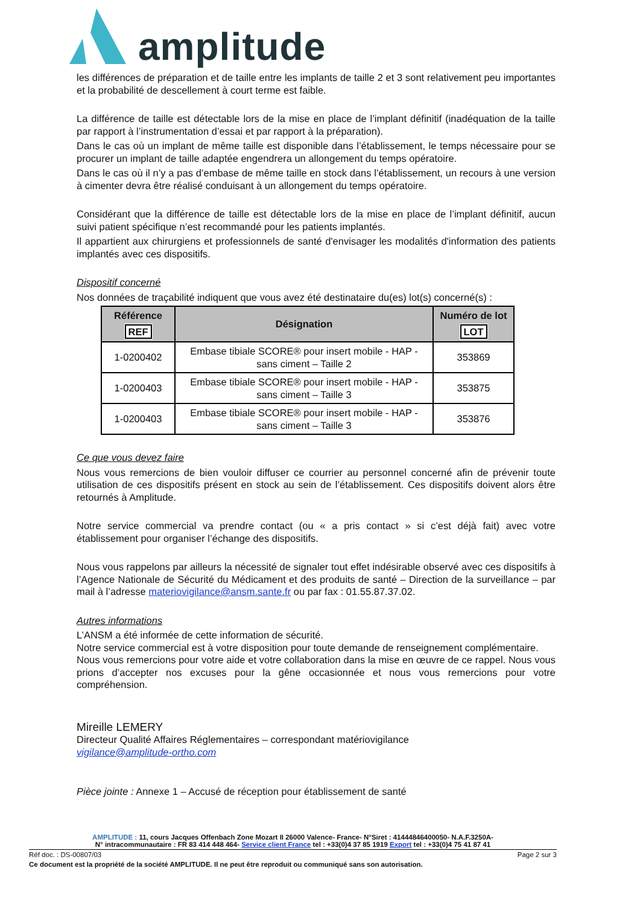amplitude
les différences de préparation et de taille entre les implants de taille 2 et 3 sont relativement peu importantes et la probabilité de descellement à court terme est faible.
La différence de taille est détectable lors de la mise en place de l’implant définitif (inadéquation de la taille par rapport à l’instrumentation d’essai et par rapport à la préparation).
Dans le cas où un implant de même taille est disponible dans l’établissement, le temps nécessaire pour se procurer un implant de taille adaptée engendrera un allongement du temps opératoire.
Dans le cas où il n’y a pas d’embase de même taille en stock dans l’établissement, un recours à une version à cimenter devra être réalisé conduisant à un allongement du temps opératoire.
Considérant que la différence de taille est détectable lors de la mise en place de l’implant définitif, aucun suivi patient spécifique n’est recommandé pour les patients implantés.
Il appartient aux chirurgiens et professionnels de santé d'envisager les modalités d'information des patients implantés avec ces dispositifs.
Dispositif concerné
Nos données de traçabilité indiquent que vous avez été destinataire du(es) lot(s) concerné(s) :
| Référence REF | Désignation | Numéro de lot LOT |
| --- | --- | --- |
| 1-0200402 | Embase tibiale SCORE® pour insert mobile - HAP - sans ciment – Taille 2 | 353869 |
| 1-0200403 | Embase tibiale SCORE® pour insert mobile - HAP - sans ciment – Taille 3 | 353875 |
| 1-0200403 | Embase tibiale SCORE® pour insert mobile - HAP - sans ciment – Taille 3 | 353876 |
Ce que vous devez faire
Nous vous remercions de bien vouloir diffuser ce courrier au personnel concerné afin de prévenir toute utilisation de ces dispositifs présent en stock au sein de l’établissement. Ces dispositifs doivent alors être retournés à Amplitude.
Notre service commercial va prendre contact (ou « a pris contact » si c’est déjà fait) avec votre établissement pour organiser l’échange des dispositifs.
Nous vous rappelons par ailleurs la nécessité de signaler tout effet indésirable observé avec ces dispositifs à l’Agence Nationale de Sécurité du Médicament et des produits de santé – Direction de la surveillance – par mail à l’adresse materiovigilance@ansm.sante.fr ou par fax : 01.55.87.37.02.
Autres informations
L’ANSM a été informée de cette information de sécurité.
Notre service commercial est à votre disposition pour toute demande de renseignement complémentaire.
Nous vous remercions pour votre aide et votre collaboration dans la mise en œuvre de ce rappel. Nous vous prions d’accepter nos excuses pour la gêne occasionnée et nous vous remercions pour votre compréhension.
Mireille LEMERY
Directeur Qualité Affaires Réglementaires – correspondant matériovigilance
vigilance@amplitude-ortho.com
Pièce jointe : Annexe 1 – Accusé de réception pour établissement de santé
AMPLITUDE : 11, cours Jacques Offenbach Zone Mozart II 26000 Valence- France- N°Siret : 41444846400050- N.A.F.3250A-
N° intracommunautaire : FR 83 414 448 464- Service client France tel : +33(0)4 37 85 1919 Export tel : +33(0)4 75 41 87 41
Réf doc. : DS-00807/03 Page 2 sur 3
Ce document est la propriété de la société AMPLITUDE. Il ne peut être reproduit ou communiqué sans son autorisation.